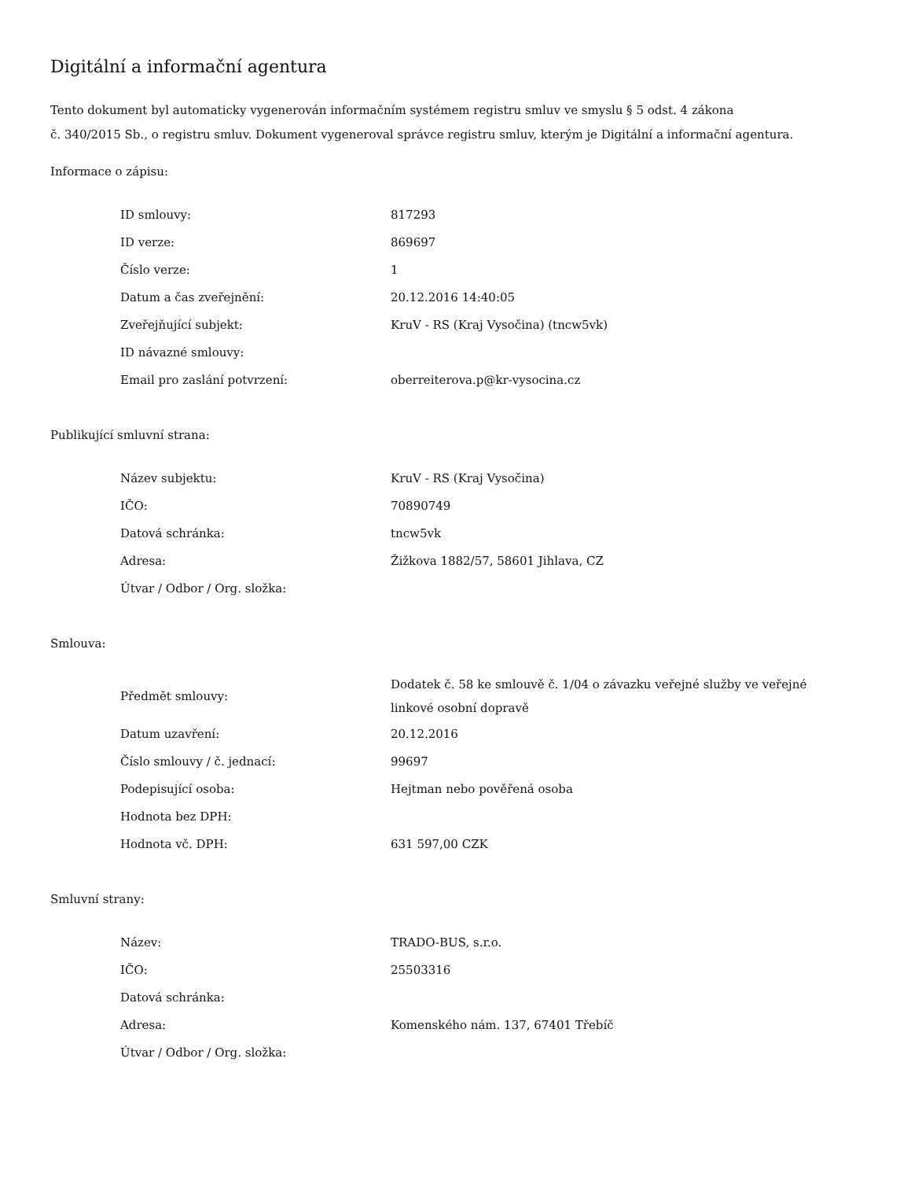Digitální a informační agentura
Tento dokument byl automaticky vygenerován informačním systémem registru smluv ve smyslu § 5 odst. 4 zákona
č. 340/2015 Sb., o registru smluv. Dokument vygeneroval správce registru smluv, kterým je Digitální a informační agentura.
Informace o zápisu:
| ID smlouvy: | 817293 |
| ID verze: | 869697 |
| Číslo verze: | 1 |
| Datum a čas zveřejnění: | 20.12.2016 14:40:05 |
| Zveřejňující subjekt: | KruV - RS (Kraj Vysočina) (tncw5vk) |
| ID návazné smlouvy: | |
| Email pro zaslání potvrzení: | oberreiterova.p@kr-vysocina.cz |
Publikující smluvní strana:
| Název subjektu: | KruV - RS (Kraj Vysočina) |
| IČO: | 70890749 |
| Datová schránka: | tncw5vk |
| Adresa: | Žižkova 1882/57, 58601 Jihlava, CZ |
| Útvar / Odbor / Org. složka: | |
Smlouva:
| Předmět smlouvy: | Dodatek č. 58 ke smlouvě č. 1/04 o závazku veřejné služby ve veřejné linkové osobní dopravě |
| Datum uzavření: | 20.12.2016 |
| Číslo smlouvy / č. jednací: | 99697 |
| Podepisující osoba: | Hejtman nebo pověřená osoba |
| Hodnota bez DPH: | |
| Hodnota vč. DPH: | 631 597,00 CZK |
Smluvní strany:
| Název: | TRADO-BUS, s.r.o. |
| IČO: | 25503316 |
| Datová schránka: | |
| Adresa: | Komenského nám. 137, 67401 Třebíč |
| Útvar / Odbor / Org. složka: | |